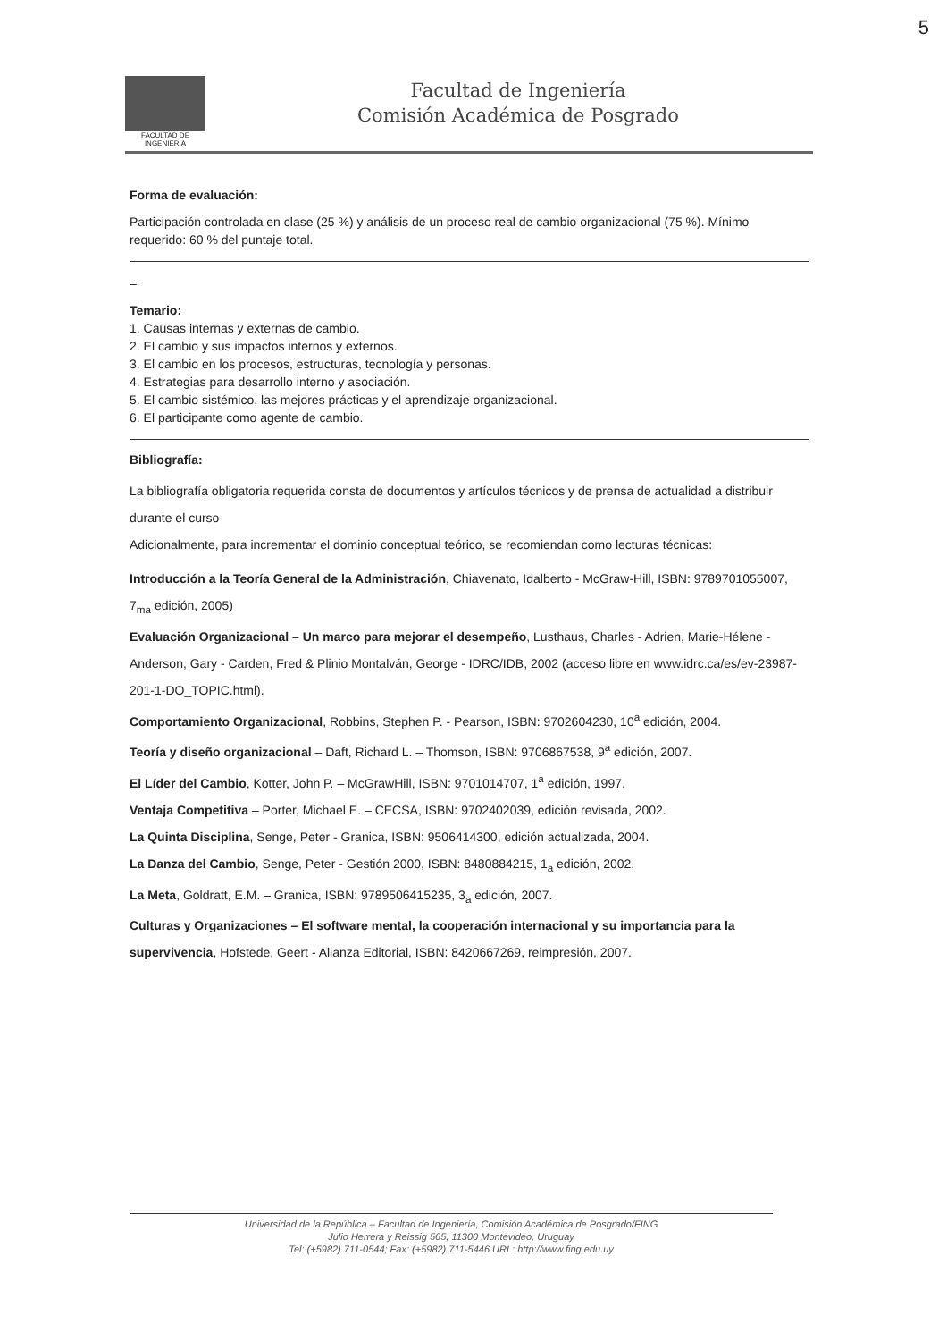5
FACULTAD DE INGENIERIA
Facultad de Ingeniería
Comisión Académica de Posgrado
Forma de evaluación:
Participación controlada en clase (25 %) y análisis de un proceso real de cambio organizacional (75 %). Mínimo requerido: 60 % del puntaje total.
–
Temario:
1. Causas internas y externas de cambio.
2. El cambio y sus impactos internos y externos.
3. El cambio en los procesos, estructuras, tecnología y personas.
4. Estrategias para desarrollo interno y asociación.
5. El cambio sistémico, las mejores prácticas y el aprendizaje organizacional.
6. El participante como agente de cambio.
Bibliografía:
La bibliografía obligatoria requerida consta de documentos y artículos técnicos y de prensa de actualidad a distribuir durante el curso
Adicionalmente, para incrementar el dominio conceptual teórico, se recomiendan como lecturas técnicas:
Introducción a la Teoría General de la Administración, Chiavenato, Idalberto - McGraw-Hill, ISBN: 9789701055007, 7<sub>ma</sub> edición, 2005)
Evaluación Organizacional – Un marco para mejorar el desempeño, Lusthaus, Charles - Adrien, Marie-Hélene - Anderson, Gary - Carden, Fred & Plinio Montalván, George - IDRC/IDB, 2002 (acceso libre en www.idrc.ca/es/ev-23987-201-1-DO_TOPIC.html).
Comportamiento Organizacional, Robbins, Stephen P. - Pearson, ISBN: 9702604230, 10<sup>a</sup> edición, 2004.
Teoría y diseño organizacional – Daft, Richard L. – Thomson, ISBN: 9706867538, 9<sup>a</sup> edición, 2007.
El Líder del Cambio, Kotter, John P. – McGrawHill, ISBN: 9701014707, 1<sup>a</sup> edición, 1997.
Ventaja Competitiva – Porter, Michael E. – CECSA, ISBN: 9702402039, edición revisada, 2002.
La Quinta Disciplina, Senge, Peter - Granica, ISBN: 9506414300, edición actualizada, 2004.
La Danza del Cambio, Senge, Peter - Gestión 2000, ISBN: 8480884215, 1<sub>a</sub> edición, 2002.
La Meta, Goldratt, E.M. – Granica, ISBN: 9789506415235, 3<sub>a</sub> edición, 2007.
Culturas y Organizaciones – El software mental, la cooperación internacional y su importancia para la supervivencia, Hofstede, Geert - Alianza Editorial, ISBN: 8420667269, reimpresión, 2007.
Universidad de la República – Facultad de Ingeniería, Comisión Académica de Posgrado/FING
Julio Herrera y Reissig 565, 11300 Montevideo, Uruguay
Tel: (+5982) 711-0544; Fax: (+5982) 711-5446 URL: http://www.fing.edu.uy